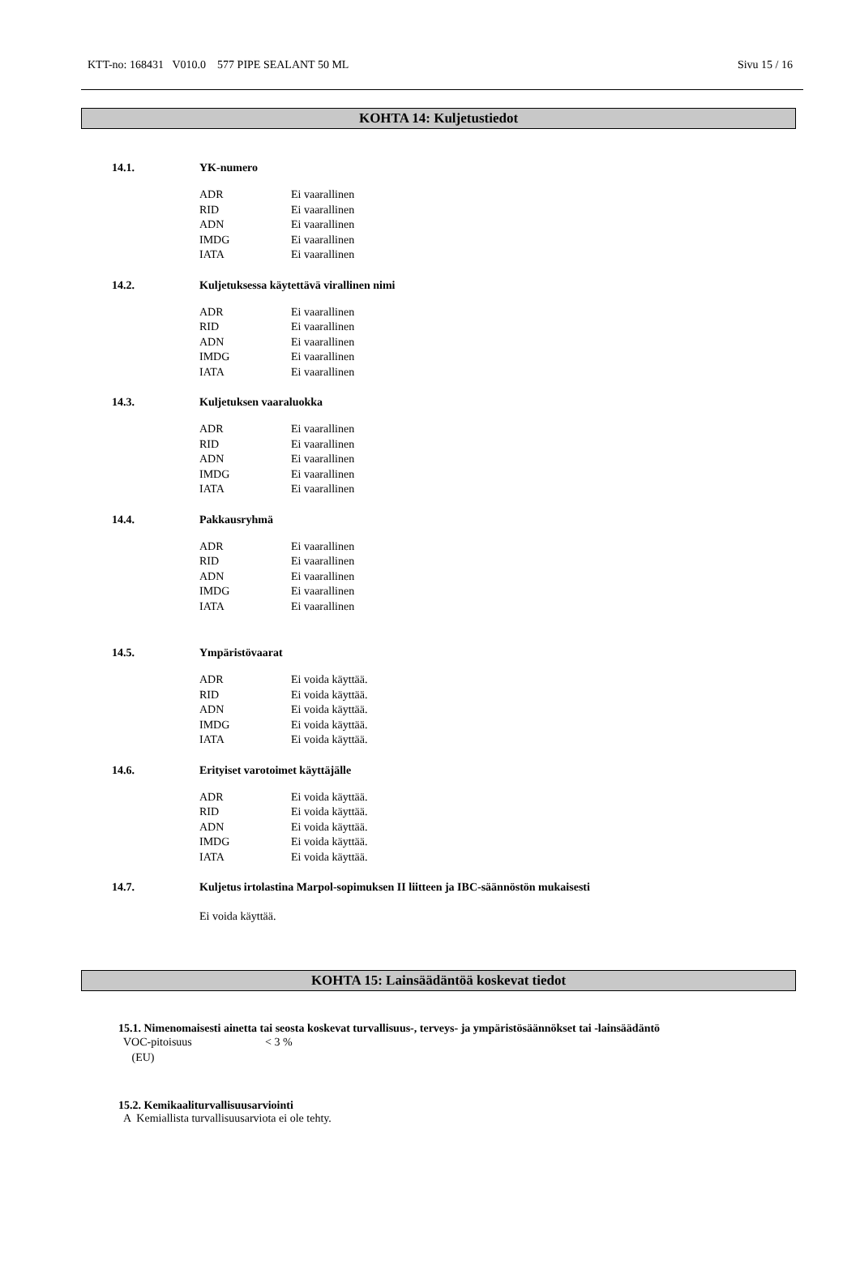KTT-no: 168431 V010.0 577 PIPE SEALANT 50 ML Sivu 15 / 16
KOHTA 14: Kuljetustiedot
14.1. YK-numero
| ADR | Ei vaarallinen |
| RID | Ei vaarallinen |
| ADN | Ei vaarallinen |
| IMDG | Ei vaarallinen |
| IATA | Ei vaarallinen |
14.2. Kuljetuksessa käytettävä virallinen nimi
| ADR | Ei vaarallinen |
| RID | Ei vaarallinen |
| ADN | Ei vaarallinen |
| IMDG | Ei vaarallinen |
| IATA | Ei vaarallinen |
14.3. Kuljetuksen vaaraluokka
| ADR | Ei vaarallinen |
| RID | Ei vaarallinen |
| ADN | Ei vaarallinen |
| IMDG | Ei vaarallinen |
| IATA | Ei vaarallinen |
14.4. Pakkausryhmä
| ADR | Ei vaarallinen |
| RID | Ei vaarallinen |
| ADN | Ei vaarallinen |
| IMDG | Ei vaarallinen |
| IATA | Ei vaarallinen |
14.5. Ympäristövaarat
| ADR | Ei voida käyttää. |
| RID | Ei voida käyttää. |
| ADN | Ei voida käyttää. |
| IMDG | Ei voida käyttää. |
| IATA | Ei voida käyttää. |
14.6. Erityiset varotoimet käyttäjälle
| ADR | Ei voida käyttää. |
| RID | Ei voida käyttää. |
| ADN | Ei voida käyttää. |
| IMDG | Ei voida käyttää. |
| IATA | Ei voida käyttää. |
14.7. Kuljetus irtolastina Marpol-sopimuksen II liitteen ja IBC-säännöstön mukaisesti
Ei voida käyttää.
KOHTA 15: Lainsäädäntöä koskevat tiedot
15.1. Nimenomaisesti ainetta tai seosta koskevat turvallisuus-, terveys- ja ympäristösäännökset tai -lainsäädäntö
| VOC-pitoisuus (EU) | < 3 % |
15.2. Kemikaaliturvallisuusarviointi
A Kemiallista turvallisuusarviota ei ole tehty.